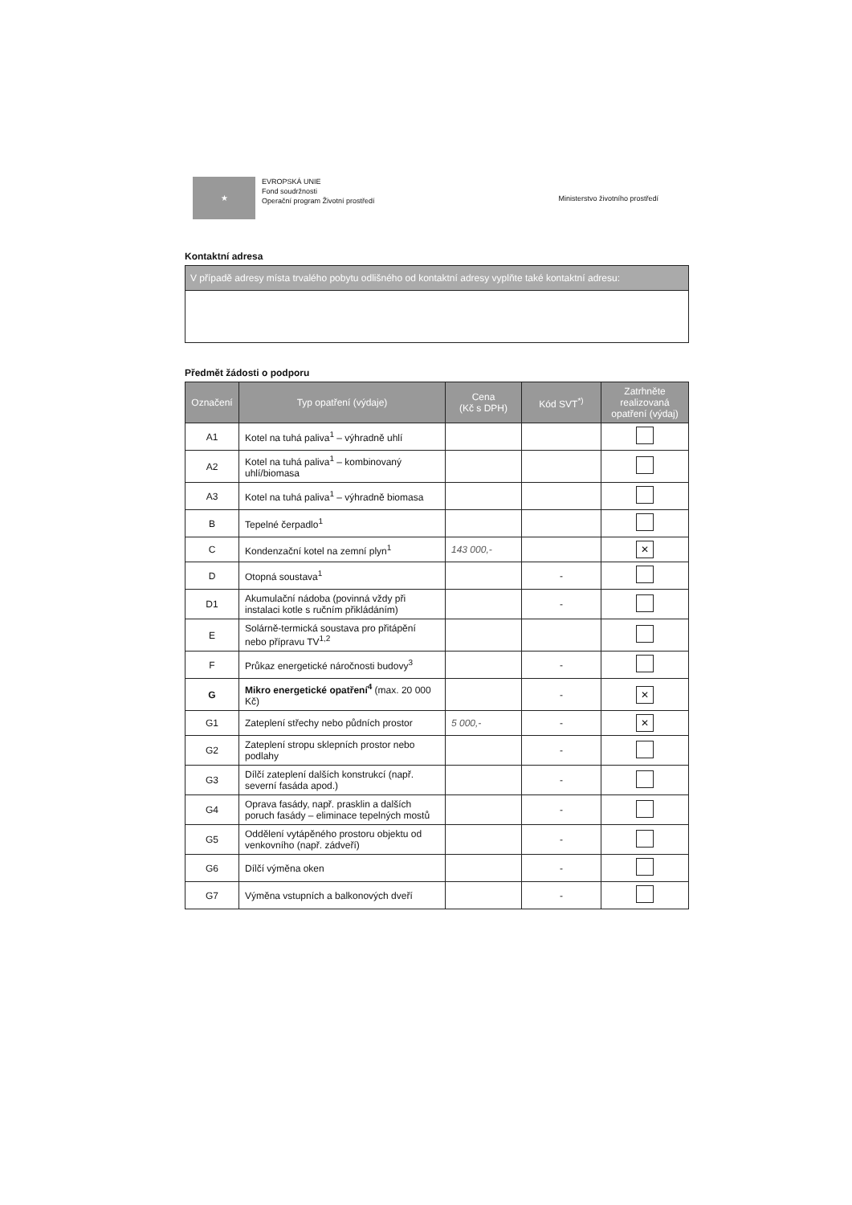★
EVROPSKÁ UNIE
Fond soudržnosti
Operační program Životní prostředí
Ministerstvo životního prostředí
Kontaktní adresa
V případě adresy místa trvalého pobytu odlišného od kontaktní adresy vyplňte také kontaktní adresu:
Předmět žádosti o podporu
| Označení | Typ opatření (výdaje) | Cena (Kč s DPH) | Kód SVT<sup>*)</sup> | Zatrhněte realizovaná opatření (výdaj) |
| --- | --- | --- | --- | --- |
| A1 | Kotel na tuhá paliva<sup>1</sup> – výhradně uhlí | | | |
| A2 | Kotel na tuhá paliva<sup>1</sup> – kombinovaný uhlí/biomasa | | | |
| A3 | Kotel na tuhá paliva<sup>1</sup> – výhradně biomasa | | | |
| B | Tepelné čerpadlo<sup>1</sup> | | | |
| C | Kondenzační kotel na zemní plyn<sup>1</sup> | 143 000,- | | ✕ |
| D | Otopná soustava<sup>1</sup> | | - | |
| D1 | Akumulační nádoba (povinná vždy při instalaci kotle s ručním přikládáním) | | - | |
| E | Solárně-termická soustava pro přitápění nebo přípravu TV<sup>1,2</sup> | | | |
| F | Průkaz energetické náročnosti budovy<sup>3</sup> | | - | |
| G | Mikro energetické opatření<sup>4</sup> (max. 20 000 Kč) | | - | ✕ |
| G1 | Zateplení střechy nebo půdních prostor | 5 000,- | - | ✕ |
| G2 | Zateplení stropu sklepních prostor nebo podlahy | | - | |
| G3 | Dílčí zateplení dalších konstrukcí (např. severní fasáda apod.) | | - | |
| G4 | Oprava fasády, např. prasklin a dalších poruch fasády – eliminace tepelných mostů | | - | |
| G5 | Oddělení vytápěného prostoru objektu od venkovního (např. zádveří) | | - | |
| G6 | Dílčí výměna oken | | - | |
| G7 | Výměna vstupních a balkonových dveří | | - | |